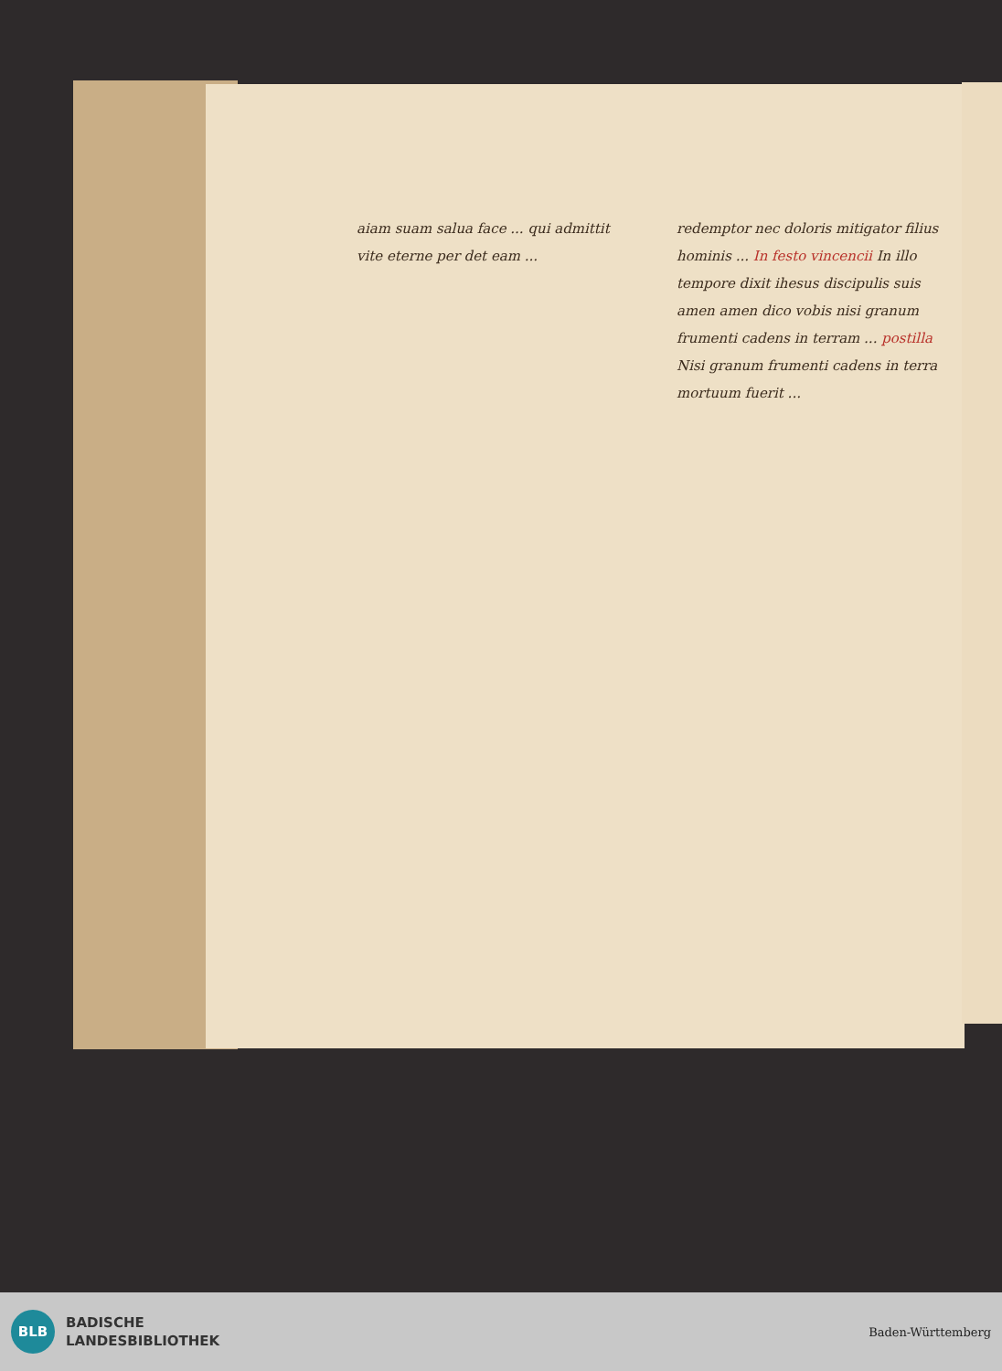aiam suam salua face ... qui admittit vite eterne per det eam ...
redemptor nec doloris mitigator filius hominis ... In festo vincencii In illo tempore dixit ihesus discipulis suis amen amen dico vobis nisi granum frumenti cadens in terram ... postilla Nisi granum frumenti cadens in terra mortuum fuerit ...
BLB
BADISCHE
LANDESBIBLIOTHEK
Baden-Württemberg